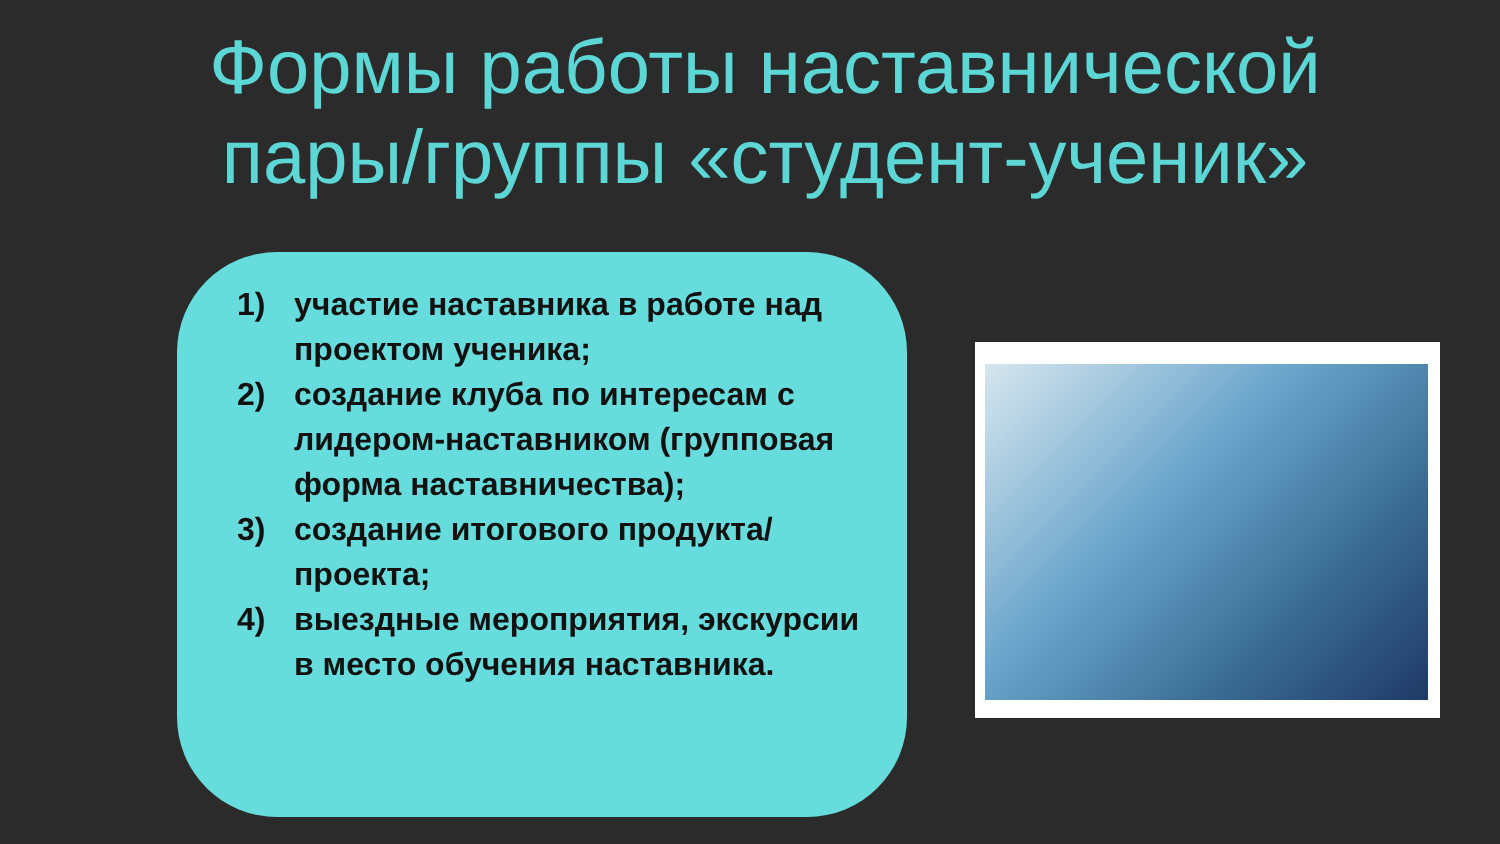Формы работы наставнической
пары/группы «студент-ученик»
1) участие наставника в работе над проектом ученика;
2) создание клуба по интересам с лидером-наставником (групповая форма наставничества);
3) создание итогового продукта/проекта;
4) выездные мероприятия, экскурсии в место обучения наставника.